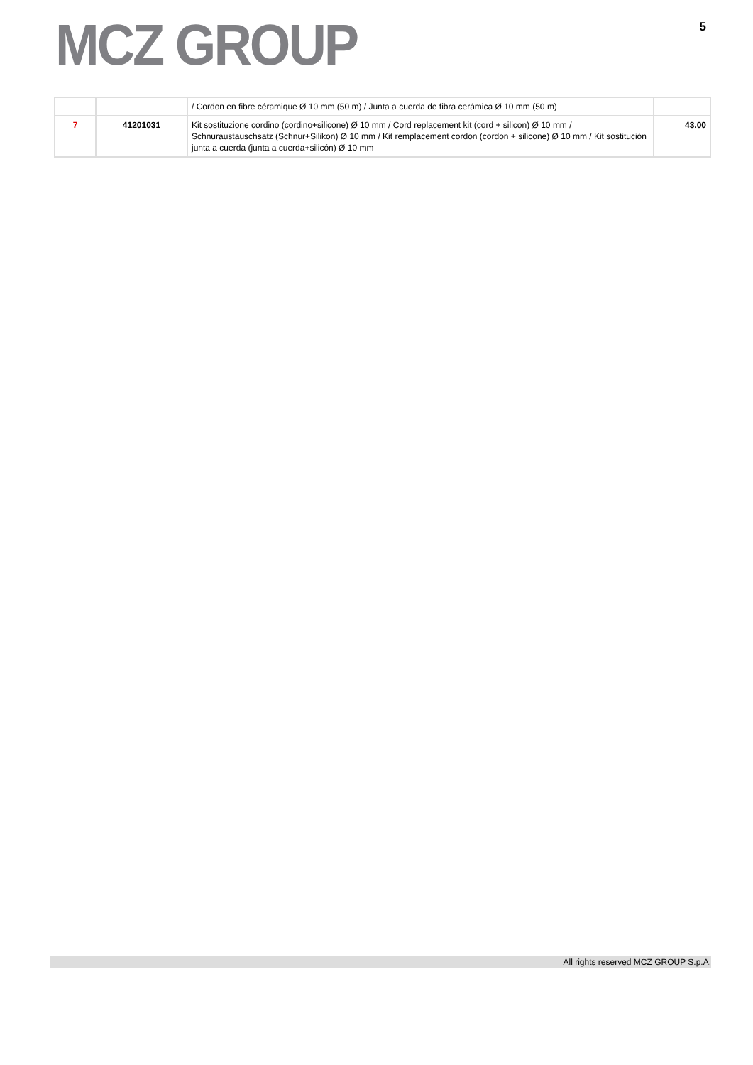MCZ GROUP
5
| | | / Cordon en fibre céramique Ø 10 mm (50 m) / Junta a cuerda de fibra cerámica Ø 10 mm (50 m) | |
| 7 | 41201031 | Kit sostituzione cordino (cordino+silicone) Ø 10 mm / Cord replacement kit (cord + silicon) Ø 10 mm / Schnuraustauschsatz (Schnur+Silikon) Ø 10 mm / Kit remplacement cordon (cordon + silicone) Ø 10 mm / Kit sostitución junta a cuerda (junta a cuerda+silicón) Ø 10 mm | 43.00 |
All rights reserved MCZ GROUP S.p.A.